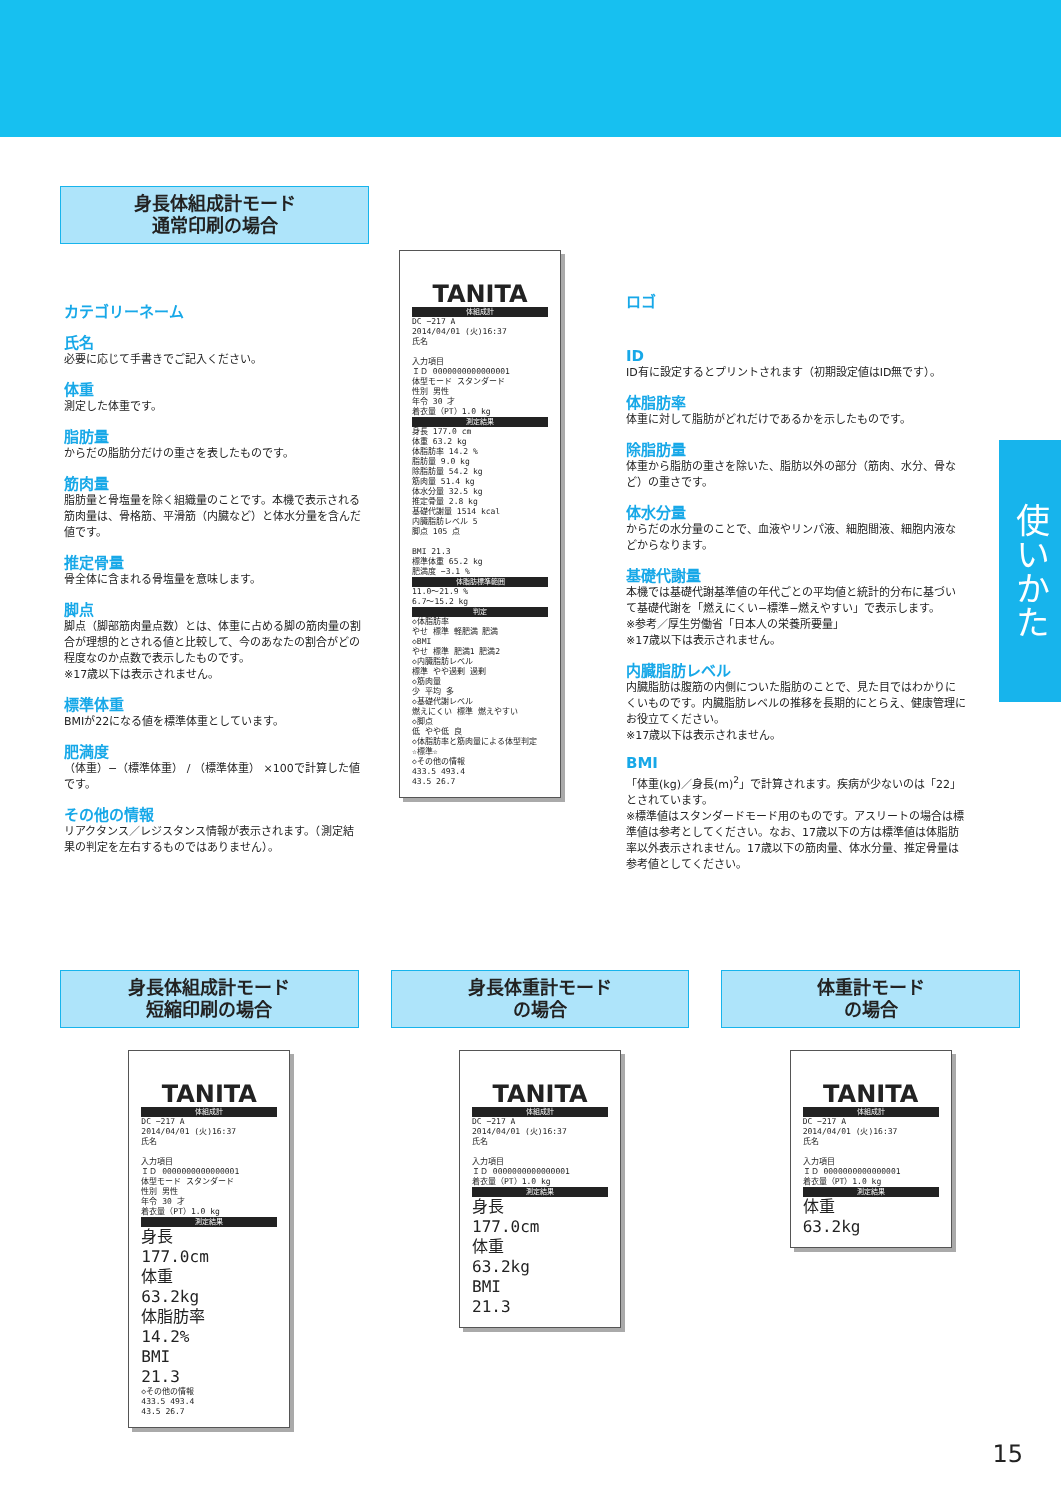使いかた
身長体組成計モード
通常印刷の場合
カテゴリーネーム
氏名
必要に応じて手書きでご記入ください。
体重
測定した体重です。
脂肪量
からだの脂肪分だけの重さを表したものです。
筋肉量
脂肪量と骨塩量を除く組織量のことです。本機で表示される筋肉量は、骨格筋、平滑筋（内臓など）と体水分量を含んだ値です。
推定骨量
骨全体に含まれる骨塩量を意味します。
脚点
脚点（脚部筋肉量点数）とは、体重に占める脚の筋肉量の割合が理想的とされる値と比較して、今のあなたの割合がどの程度なのか点数で表示したものです。
※17歳以下は表示されません。
標準体重
BMIが22になる値を標準体重としています。
肥満度
（体重）−（標準体重） / （標準体重） ×100で計算した値です。
その他の情報
リアクタンス／レジスタンス情報が表示されます。（測定結果の判定を左右するものではありません）。
TANITA
体組成計
DC −217 A
2014/04/01 (火)16:37
氏名
入力項目
ＩＤ 0000000000000001
体型モード スタンダード
性別 男性
年令 30 才
着衣量（PT）1.0 kg
測定結果
身長 177.0 cm
体重 63.2 kg
体脂肪率 14.2 %
脂肪量 9.0 kg
除脂肪量 54.2 kg
筋肉量 51.4 kg
体水分量 32.5 kg
推定骨量 2.8 kg
基礎代謝量 1514 kcal
内臓脂肪レベル 5
脚点 105 点
BMI 21.3
標準体重 65.2 kg
肥満度 −3.1 %
体脂肪標準範囲
11.0〜21.9 %
6.7〜15.2 kg
判定
◇体脂肪率
やせ 標準 軽肥満 肥満
◇BMI
やせ 標準 肥満1 肥満2
◇内臓脂肪レベル
標準 やや過剰 過剰
◇筋肉量
少 平均 多
◇基礎代謝レベル
燃えにくい 標準 燃えやすい
◇脚点
低 やや低 良
◇体脂肪率と筋肉量による体型判定
☆標準☆
◇その他の情報
433.5 493.4
43.5 26.7
ロゴ
ID
ID有に設定するとプリントされます（初期設定値はID無です）。
体脂肪率
体重に対して脂肪がどれだけであるかを示したものです。
除脂肪量
体重から脂肪の重さを除いた、脂肪以外の部分（筋肉、水分、骨など）の重さです。
体水分量
からだの水分量のことで、血液やリンパ液、細胞間液、細胞内液などからなります。
基礎代謝量
本機では基礎代謝基準値の年代ごとの平均値と統計的分布に基づいて基礎代謝を「燃えにくい−標準−燃えやすい」で表示します。
※参考／厚生労働省「日本人の栄養所要量」
※17歳以下は表示されません。
内臓脂肪レベル
内臓脂肪は腹筋の内側についた脂肪のことで、見た目ではわかりにくいものです。内臓脂肪レベルの推移を長期的にとらえ、健康管理にお役立てください。
※17歳以下は表示されません。
BMI
「体重(kg)／身長(m)<sup>2</sup>」で計算されます。疾病が少ないのは「22」とされています。
※標準値はスタンダードモード用のものです。アスリートの場合は標準値は参考としてください。なお、17歳以下の方は標準値は体脂肪率以外表示されません。17歳以下の筋肉量、体水分量、推定骨量は参考値としてください。
身長体組成計モード
短縮印刷の場合
TANITA
体組成計
DC −217 A
2014/04/01 (火)16:37
氏名
入力項目
ＩＤ 0000000000000001
体型モード スタンダード
性別 男性
年令 30 才
着衣量（PT）1.0 kg
測定結果
身長
177.0cm
体重
63.2kg
体脂肪率
14.2%
BMI
21.3
◇その他の情報
433.5 493.4
43.5 26.7
身長体重計モード
の場合
TANITA
体組成計
DC −217 A
2014/04/01 (火)16:37
氏名
入力項目
ＩＤ 0000000000000001
着衣量（PT）1.0 kg
測定結果
身長
177.0cm
体重
63.2kg
BMI
21.3
体重計モード
の場合
TANITA
体組成計
DC −217 A
2014/04/01 (火)16:37
氏名
入力項目
ＩＤ 0000000000000001
着衣量（PT）1.0 kg
測定結果
体重
63.2kg
15